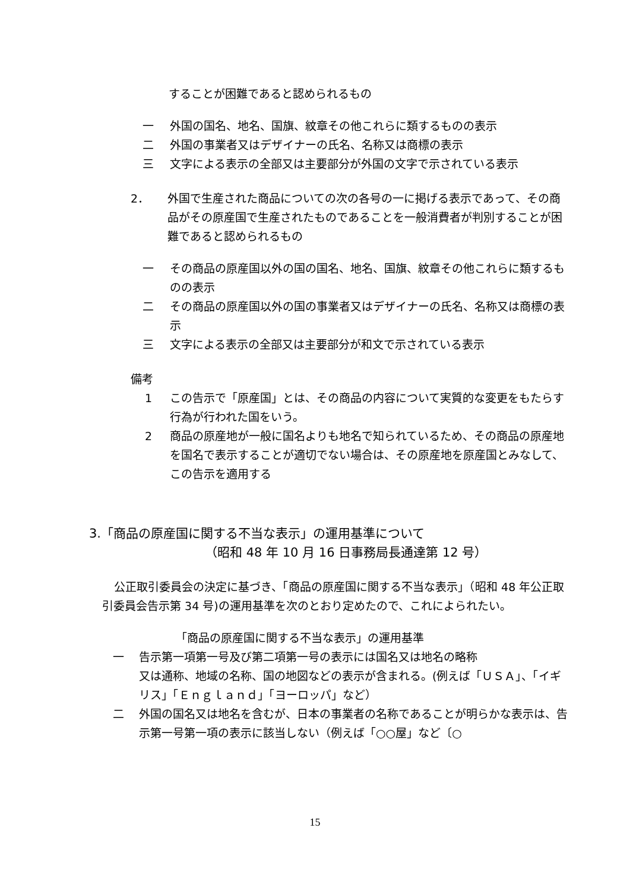することが困難であると認められるもの
一 外国の国名、地名、国旗、紋章その他これらに類するものの表示
二 外国の事業者又はデザイナーの氏名、名称又は商標の表示
三 文字による表示の全部又は主要部分が外国の文字で示されている表示
2． 外国で生産された商品についての次の各号の一に掲げる表示であって、その商品がその原産国で生産されたものであることを一般消費者が判別することが困難であると認められるもの
一 その商品の原産国以外の国の国名、地名、国旗、紋章その他これらに類するものの表示
二 その商品の原産国以外の国の事業者又はデザイナーの氏名、名称又は商標の表示
三 文字による表示の全部又は主要部分が和文で示されている表示
備考
1 この告示で「原産国」とは、その商品の内容について実質的な変更をもたらす行為が行われた国をいう。
2 商品の原産地が一般に国名よりも地名で知られているため、その商品の原産地を国名で表示することが適切でない場合は、その原産地を原産国とみなして、この告示を適用する
3.「商品の原産国に関する不当な表示」の運用基準について
（昭和 48 年 10 月 16 日事務局長通達第 12 号）
公正取引委員会の決定に基づき、「商品の原産国に関する不当な表示」（昭和 48 年公正取引委員会告示第 34 号)の運用基準を次のとおり定めたので、これによられたい。
「商品の原産国に関する不当な表示」の運用基準
一 告示第一項第一号及び第二項第一号の表示には国名又は地名の略称
又は通称、地域の名称、国の地図などの表示が含まれる。(例えば「ＵＳＡ」、「イギリス」「Ｅｎｇｌａｎｄ」「ヨーロッパ」など）
二 外国の国名又は地名を含むが、日本の事業者の名称であることが明らかな表示は、告示第一号第一項の表示に該当しない（例えば「○○屋」など〔○
15